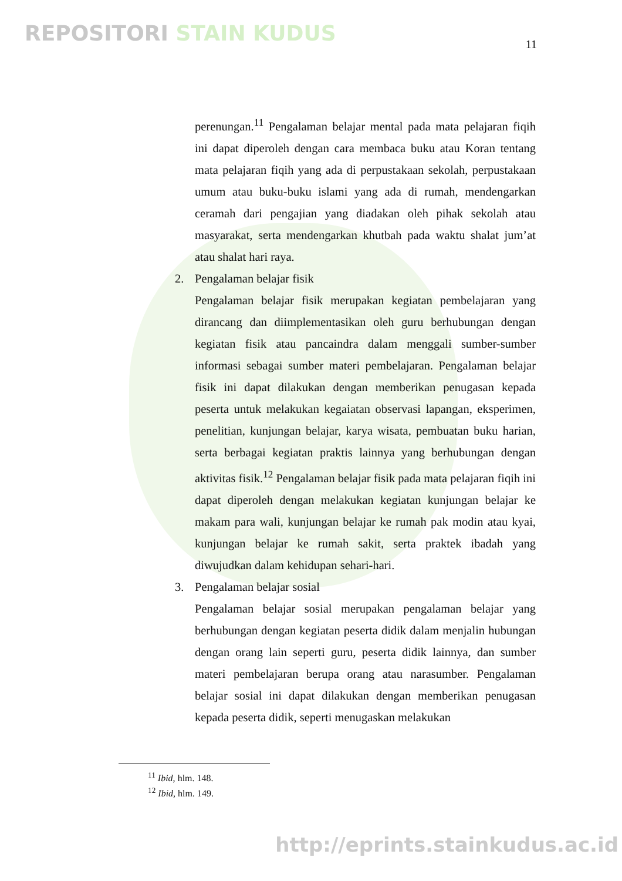REPOSITORI STAIN KUDUS 11
perenungan.<sup>11</sup> Pengalaman belajar mental pada mata pelajaran fiqih ini dapat diperoleh dengan cara membaca buku atau Koran tentang mata pelajaran fiqih yang ada di perpustakaan sekolah, perpustakaan umum atau buku-buku islami yang ada di rumah, mendengarkan ceramah dari pengajian yang diadakan oleh pihak sekolah atau masyarakat, serta mendengarkan khutbah pada waktu shalat jum’at atau shalat hari raya.
2. Pengalaman belajar fisik
Pengalaman belajar fisik merupakan kegiatan pembelajaran yang dirancang dan diimplementasikan oleh guru berhubungan dengan kegiatan fisik atau pancaindra dalam menggali sumber-sumber informasi sebagai sumber materi pembelajaran. Pengalaman belajar fisik ini dapat dilakukan dengan memberikan penugasan kepada peserta untuk melakukan kegaiatan observasi lapangan, eksperimen, penelitian, kunjungan belajar, karya wisata, pembuatan buku harian, serta berbagai kegiatan praktis lainnya yang berhubungan dengan aktivitas fisik.<sup>12</sup> Pengalaman belajar fisik pada mata pelajaran fiqih ini dapat diperoleh dengan melakukan kegiatan kunjungan belajar ke makam para wali, kunjungan belajar ke rumah pak modin atau kyai, kunjungan belajar ke rumah sakit, serta praktek ibadah yang diwujudkan dalam kehidupan sehari-hari.
3. Pengalaman belajar sosial
Pengalaman belajar sosial merupakan pengalaman belajar yang berhubungan dengan kegiatan peserta didik dalam menjalin hubungan dengan orang lain seperti guru, peserta didik lainnya, dan sumber materi pembelajaran berupa orang atau narasumber. Pengalaman belajar sosial ini dapat dilakukan dengan memberikan penugasan kepada peserta didik, seperti menugaskan melakukan
<sup>11</sup> Ibid, hlm. 148.
<sup>12</sup> Ibid, hlm. 149.
http://eprints.stainkudus.ac.id